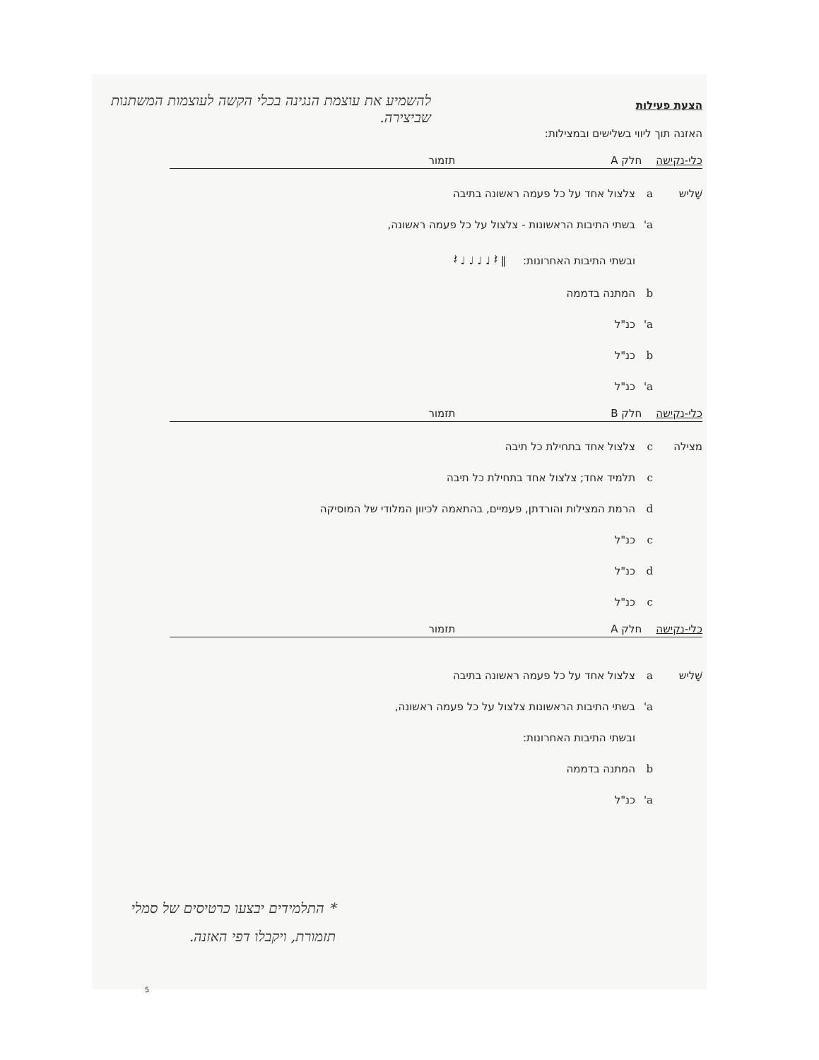להשמיע את עוצמת הנגינה בכלי הקשה לעוצמות המשתנות שביצירה.
הצעת פעילות
האזנה תוך ליווי בשלישים ובמצילות:
כלי-נקישה חלק A תזמור
שָׁליש a צלצול אחד על כל פעמה ראשונה בתיבה
a' בשתי התיבות הראשונות - צלצול על כל פעמה ראשונה,
ובשתי התיבות האחרונות: ‖ 𝄽 ♩ ♩ ♩ ♩ 𝄽
b המתנה בדממה
a' כנ"ל
b כנ"ל
a' כנ"ל
כלי-נקישה חלק B תזמור
מצילה c צלצול אחד בתחילת כל תיבה
c תלמיד אחד; צלצול אחד בתחילת כל תיבה
d הרמת המצילות והורדתן, פעמיים, בהתאמה לכיוון המלודי של המוסיקה
c כנ"ל
d כנ"ל
c כנ"ל
כלי-נקישה חלק A תזמור
שָׁליש a צלצול אחד על כל פעמה ראשונה בתיבה
a' בשתי התיבות הראשונות צלצול על כל פעמה ראשונה,
ובשתי התיבות האחרונות:
b המתנה בדממה
a' כנ"ל
* התלמידים יבצעו כרטיסים של סמלי תזמורת, ויקבלו דפי האזנה.
5